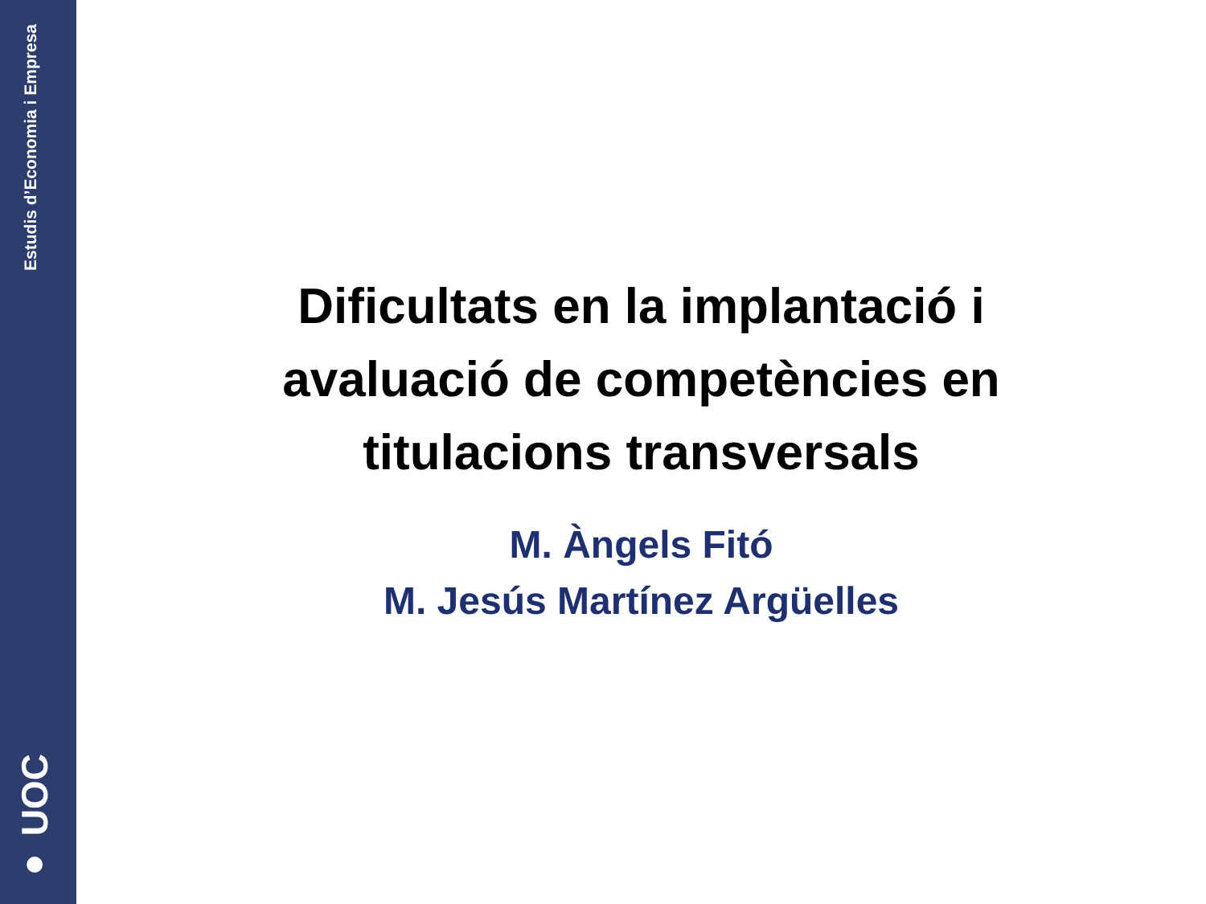Estudis d’Economia i Empresa
● UOC
Dificultats en la implantació i avaluació de competències en titulacions transversals
M. Àngels Fitó
M. Jesús Martínez Argüelles